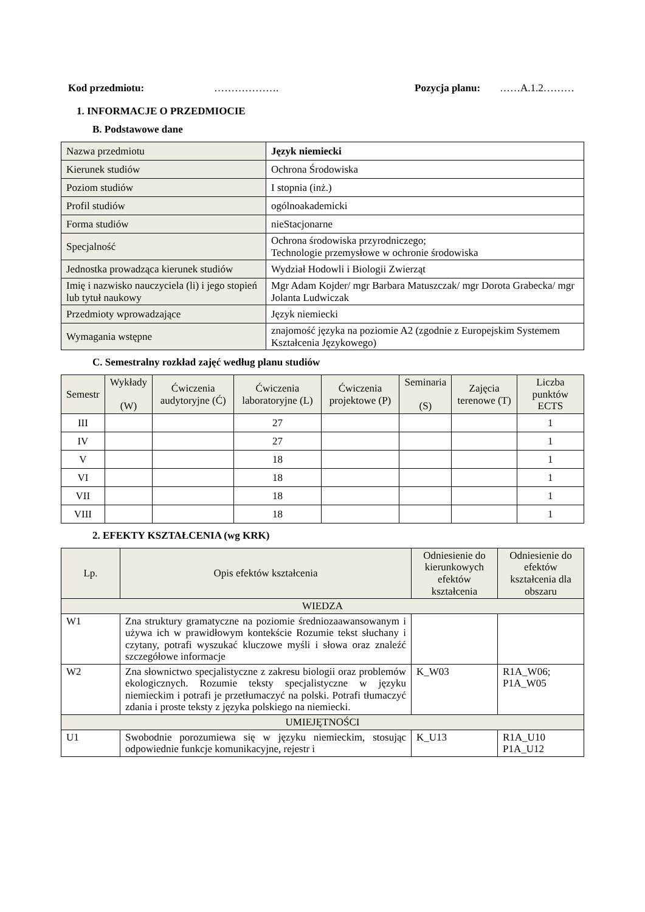Kod przedmiotu: ………………. Pozycja planu: ……A.1.2………
1. INFORMACJE O PRZEDMIOCIE
B. Podstawowe dane
| Nazwa przedmiotu | Język niemiecki |
| Kierunek studiów | Ochrona Środowiska |
| Poziom studiów | I stopnia (inż.) |
| Profil studiów | ogólnoakademicki |
| Forma studiów | nieStacjonarne |
| Specjalność | Ochrona środowiska przyrodniczego; Technologie przemysłowe w ochronie środowiska |
| Jednostka prowadząca kierunek studiów | Wydział Hodowli i Biologii Zwierząt |
| Imię i nazwisko nauczyciela (li) i jego stopień lub tytuł naukowy | Mgr Adam Kojder/ mgr Barbara Matuszczak/ mgr Dorota Grabecka/ mgr Jolanta Ludwiczak |
| Przedmioty wprowadzające | Język niemiecki |
| Wymagania wstępne | znajomość języka na poziomie A2 (zgodnie z Europejskim Systemem Kształcenia Językowego) |
C. Semestralny rozkład zajęć według planu studiów
| Semestr | Wykłady (W) | Ćwiczenia audytoryjne (Ć) | Ćwiczenia laboratoryjne (L) | Ćwiczenia projektowe (P) | Seminaria (S) | Zajęcia terenowe (T) | Liczba punktów ECTS |
| --- | --- | --- | --- | --- | --- | --- | --- |
| III | | | 27 | | | | 1 |
| IV | | | 27 | | | | 1 |
| V | | | 18 | | | | 1 |
| VI | | | 18 | | | | 1 |
| VII | | | 18 | | | | 1 |
| VIII | | | 18 | | | | 1 |
2. EFEKTY KSZTAŁCENIA (wg KRK)
| Lp. | Opis efektów kształcenia | Odniesienie do kierunkowych efektów kształcenia | Odniesienie do efektów kształcenia dla obszaru |
| --- | --- | --- | --- |
| WIEDZA | | | |
| W1 | Zna struktury gramatyczne na poziomie średniozaawansowanym i używa ich w prawidłowym kontekście Rozumie tekst słuchany i czytany, potrafi wyszukać kluczowe myśli i słowa oraz znaleźć szczegółowe informacje | | |
| W2 | Zna słownictwo specjalistyczne z zakresu biologii oraz problemów ekologicznych. Rozumie teksty specjalistyczne w języku niemieckim i potrafi je przetłumaczyć na polski. Potrafi tłumaczyć zdania i proste teksty z języka polskiego na niemiecki. | K_W03 | R1A_W06; P1A_W05 |
| UMIEJĘTNOŚCI | | | |
| U1 | Swobodnie porozumiewa się w języku niemieckim, stosując odpowiednie funkcje komunikacyjne, rejestr i | K_U13 | R1A_U10 P1A_U12 |